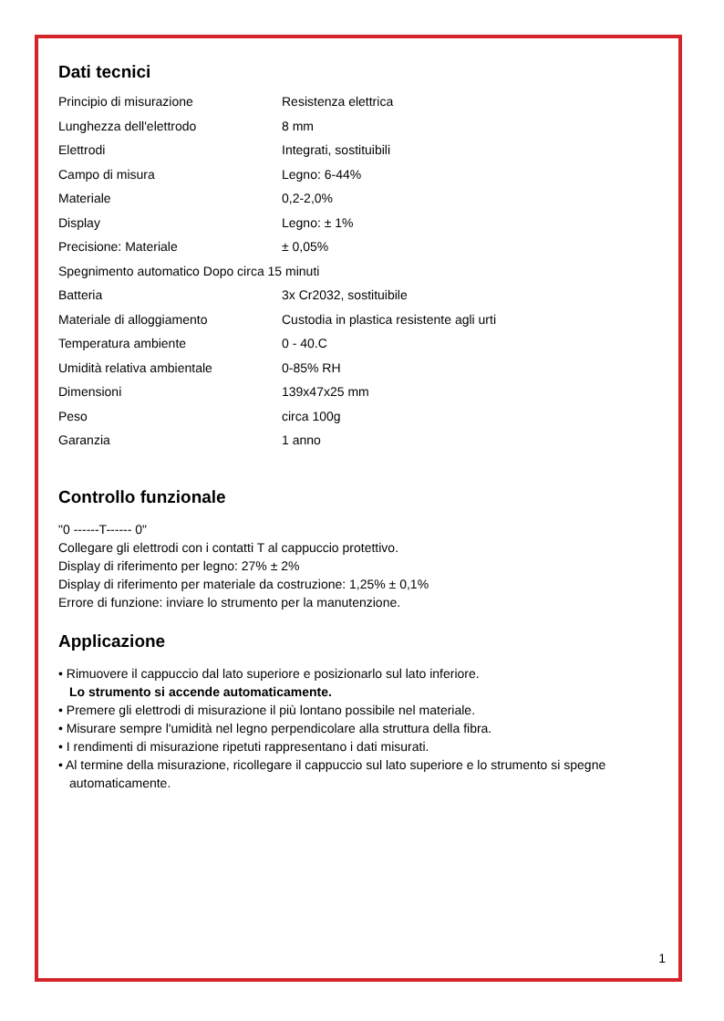Dati tecnici
| Principio di misurazione | Resistenza elettrica |
| Lunghezza dell'elettrodo | 8 mm |
| Elettrodi | Integrati, sostituibili |
| Campo di misura | Legno: 6-44% |
| Materiale | 0,2-2,0% |
| Display | Legno: ± 1% |
| Precisione: Materiale | ± 0,05% |
| Spegnimento automatico Dopo circa 15 minuti | |
| Batteria | 3x Cr2032, sostituibile |
| Materiale di alloggiamento | Custodia in plastica resistente agli urti |
| Temperatura ambiente | 0 - 40.C |
| Umidità relativa ambientale | 0-85% RH |
| Dimensioni | 139x47x25 mm |
| Peso | circa 100g |
| Garanzia | 1 anno |
Controllo funzionale
"0 ------T------ 0"
Collegare gli elettrodi con i contatti T al cappuccio protettivo.
Display di riferimento per legno: 27% ± 2%
Display di riferimento per materiale da costruzione: 1,25% ± 0,1%
Errore di funzione: inviare lo strumento per la manutenzione.
Applicazione
• Rimuovere il cappuccio dal lato superiore e posizionarlo sul lato inferiore.
Lo strumento si accende automaticamente.
• Premere gli elettrodi di misurazione il più lontano possibile nel materiale.
• Misurare sempre l'umidità nel legno perpendicolare alla struttura della fibra.
• I rendimenti di misurazione ripetuti rappresentano i dati misurati.
• Al termine della misurazione, ricollegare il cappuccio sul lato superiore e lo strumento si spegne automaticamente.
1